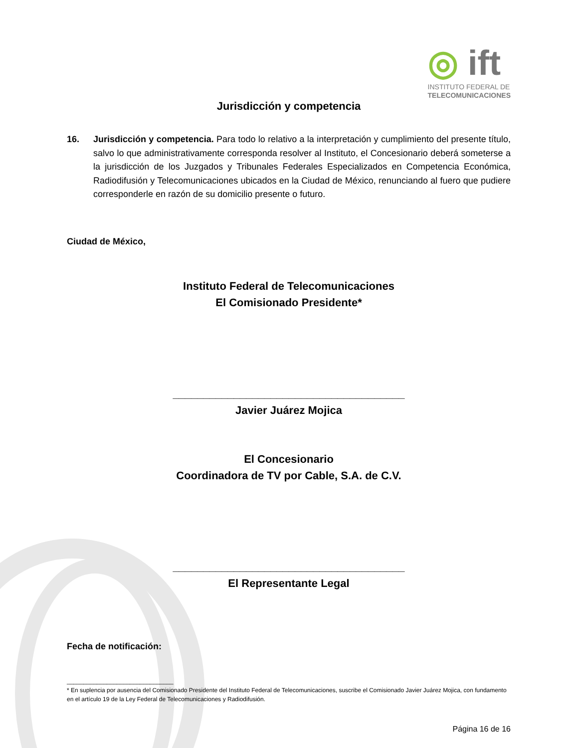◎ ift
INSTITUTO FEDERAL DE
TELECOMUNICACIONES
Jurisdicción y competencia
16. Jurisdicción y competencia. Para todo lo relativo a la interpretación y cumplimiento del presente título, salvo lo que administrativamente corresponda resolver al Instituto, el Concesionario deberá someterse a la jurisdicción de los Juzgados y Tribunales Federales Especializados en Competencia Económica, Radiodifusión y Telecomunicaciones ubicados en la Ciudad de México, renunciando al fuero que pudiere corresponderle en razón de su domicilio presente o futuro.
Ciudad de México,
Instituto Federal de Telecomunicaciones
El Comisionado Presidente*
______________________________________
Javier Juárez Mojica
El Concesionario
Coordinadora de TV por Cable, S.A. de C.V.
______________________________________
El Representante Legal
Fecha de notificación:
________________________________
* En suplencia por ausencia del Comisionado Presidente del Instituto Federal de Telecomunicaciones, suscribe el Comisionado Javier Juárez Mojica, con fundamento en el artículo 19 de la Ley Federal de Telecomunicaciones y Radiodifusión.
Página 16 de 16